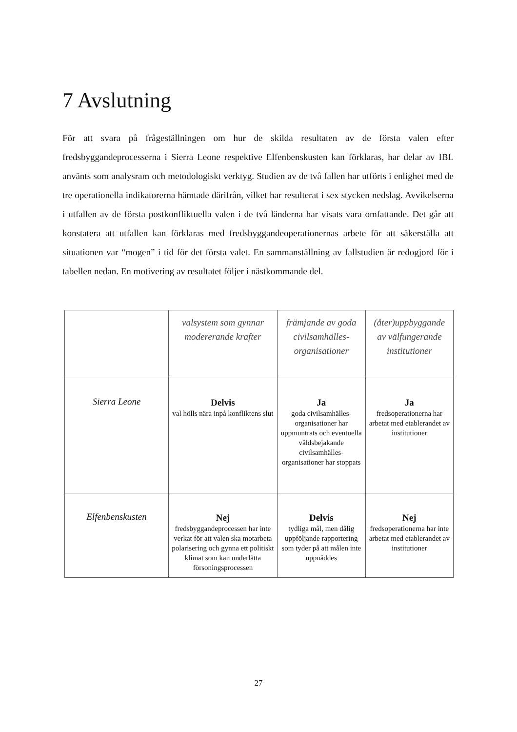7 Avslutning
För att svara på frågeställningen om hur de skilda resultaten av de första valen efter fredsbyggandeprocesserna i Sierra Leone respektive Elfenbenskusten kan förklaras, har delar av IBL använts som analysram och metodologiskt verktyg. Studien av de två fallen har utförts i enlighet med de tre operationella indikatorerna hämtade därifrån, vilket har resulterat i sex stycken nedslag. Avvikelserna i utfallen av de första postkonfliktuella valen i de två länderna har visats vara omfattande. Det går att konstatera att utfallen kan förklaras med fredsbyggandeoperationernas arbete för att säkerställa att situationen var “mogen” i tid för det första valet. En sammanställning av fallstudien är redogjord för i tabellen nedan. En motivering av resultatet följer i nästkommande del.
| | valsystem som gynnar modererande krafter | främjande av goda civilsamhälles-organisationer | (åter)uppbyggande av välfungerande institutioner |
| --- | --- | --- | --- |
| Sierra Leone | Delvis val hölls nära inpå konfliktens slut | Ja goda civilsamhälles-organisationer har uppmuntrats och eventuella våldsbejakande civilsamhälles-organisationer har stoppats | Ja fredsoperationerna har arbetat med etablerandet av institutioner |
| Elfenbenskusten | Nej fredsbyggandeprocessen har inte verkat för att valen ska motarbeta polarisering och gynna ett politiskt klimat som kan underlätta försoningsprocessen | Delvis tydliga mål, men dålig uppföljande rapportering som tyder på att målen inte uppnåddes | Nej fredsoperationerna har inte arbetat med etablerandet av institutioner |
27